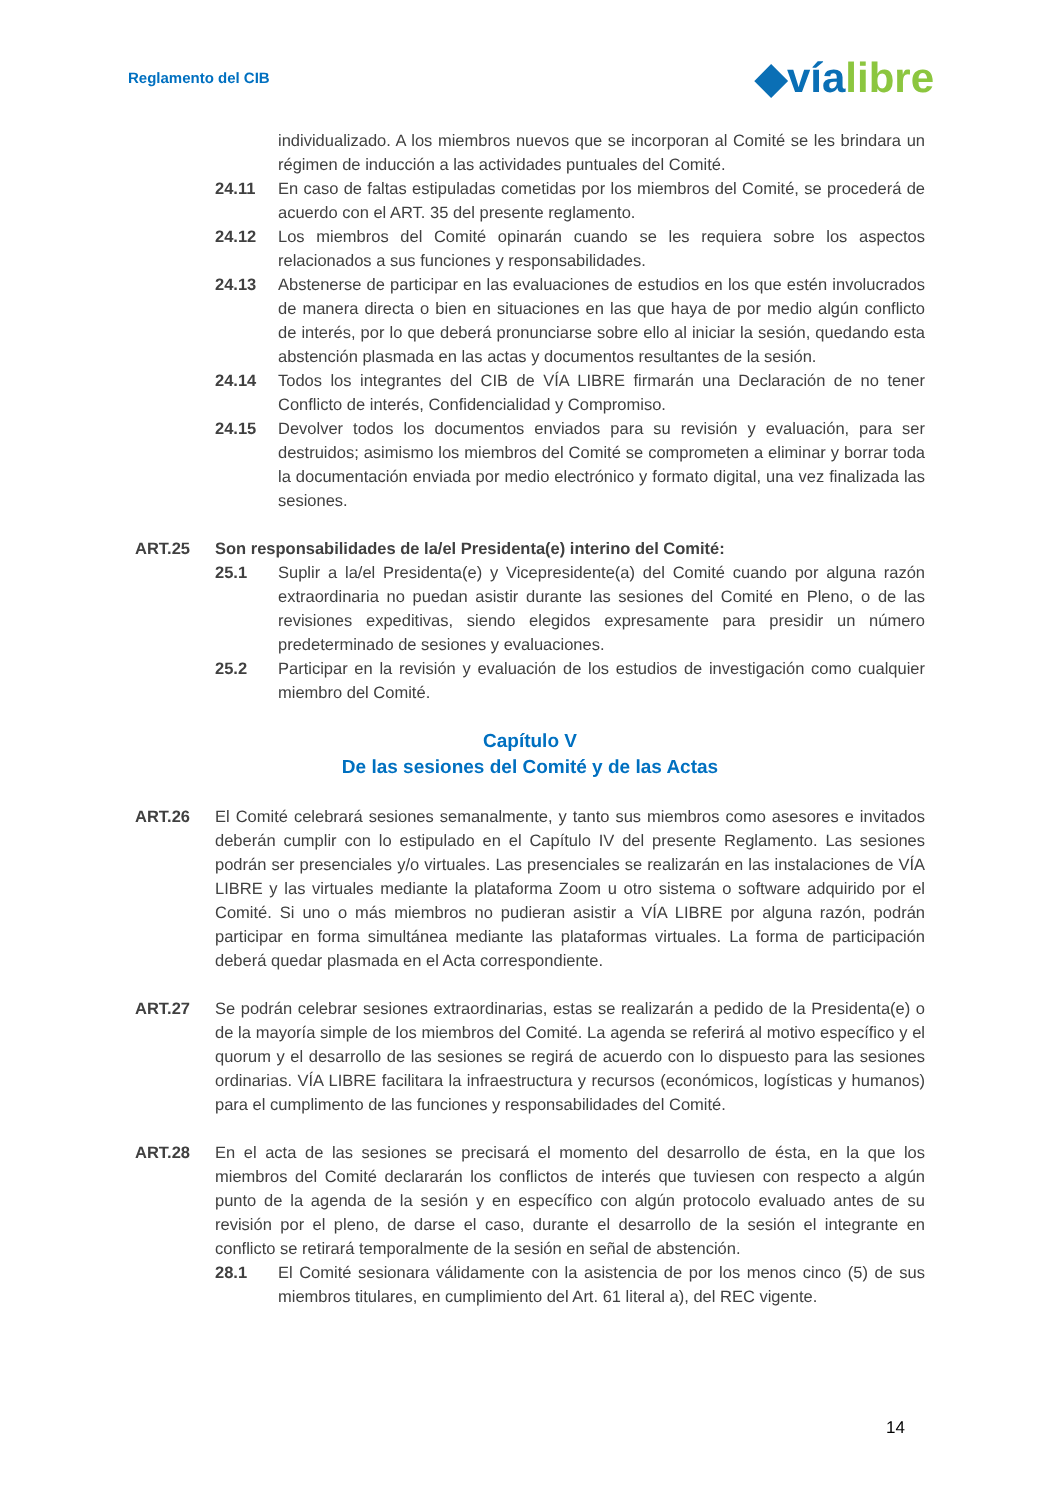Reglamento del CIB
◆víalibre
individualizado. A los miembros nuevos que se incorporan al Comité se les brindara un régimen de inducción a las actividades puntuales del Comité.
24.11 En caso de faltas estipuladas cometidas por los miembros del Comité, se procederá de acuerdo con el ART. 35 del presente reglamento.
24.12 Los miembros del Comité opinarán cuando se les requiera sobre los aspectos relacionados a sus funciones y responsabilidades.
24.13 Abstenerse de participar en las evaluaciones de estudios en los que estén involucrados de manera directa o bien en situaciones en las que haya de por medio algún conflicto de interés, por lo que deberá pronunciarse sobre ello al iniciar la sesión, quedando esta abstención plasmada en las actas y documentos resultantes de la sesión.
24.14 Todos los integrantes del CIB de VÍA LIBRE firmarán una Declaración de no tener Conflicto de interés, Confidencialidad y Compromiso.
24.15 Devolver todos los documentos enviados para su revisión y evaluación, para ser destruidos; asimismo los miembros del Comité se comprometen a eliminar y borrar toda la documentación enviada por medio electrónico y formato digital, una vez finalizada las sesiones.
ART.25 Son responsabilidades de la/el Presidenta(e) interino del Comité:
25.1 Suplir a la/el Presidenta(e) y Vicepresidente(a) del Comité cuando por alguna razón extraordinaria no puedan asistir durante las sesiones del Comité en Pleno, o de las revisiones expeditivas, siendo elegidos expresamente para presidir un número predeterminado de sesiones y evaluaciones.
25.2 Participar en la revisión y evaluación de los estudios de investigación como cualquier miembro del Comité.
Capítulo V
De las sesiones del Comité y de las Actas
ART.26 El Comité celebrará sesiones semanalmente, y tanto sus miembros como asesores e invitados deberán cumplir con lo estipulado en el Capítulo IV del presente Reglamento. Las sesiones podrán ser presenciales y/o virtuales. Las presenciales se realizarán en las instalaciones de VÍA LIBRE y las virtuales mediante la plataforma Zoom u otro sistema o software adquirido por el Comité. Si uno o más miembros no pudieran asistir a VÍA LIBRE por alguna razón, podrán participar en forma simultánea mediante las plataformas virtuales. La forma de participación deberá quedar plasmada en el Acta correspondiente.
ART.27 Se podrán celebrar sesiones extraordinarias, estas se realizarán a pedido de la Presidenta(e) o de la mayoría simple de los miembros del Comité. La agenda se referirá al motivo específico y el quorum y el desarrollo de las sesiones se regirá de acuerdo con lo dispuesto para las sesiones ordinarias. VÍA LIBRE facilitara la infraestructura y recursos (económicos, logísticas y humanos) para el cumplimento de las funciones y responsabilidades del Comité.
ART.28 En el acta de las sesiones se precisará el momento del desarrollo de ésta, en la que los miembros del Comité declararán los conflictos de interés que tuviesen con respecto a algún punto de la agenda de la sesión y en específico con algún protocolo evaluado antes de su revisión por el pleno, de darse el caso, durante el desarrollo de la sesión el integrante en conflicto se retirará temporalmente de la sesión en señal de abstención.
28.1 El Comité sesionara válidamente con la asistencia de por los menos cinco (5) de sus miembros titulares, en cumplimiento del Art. 61 literal a), del REC vigente.
14